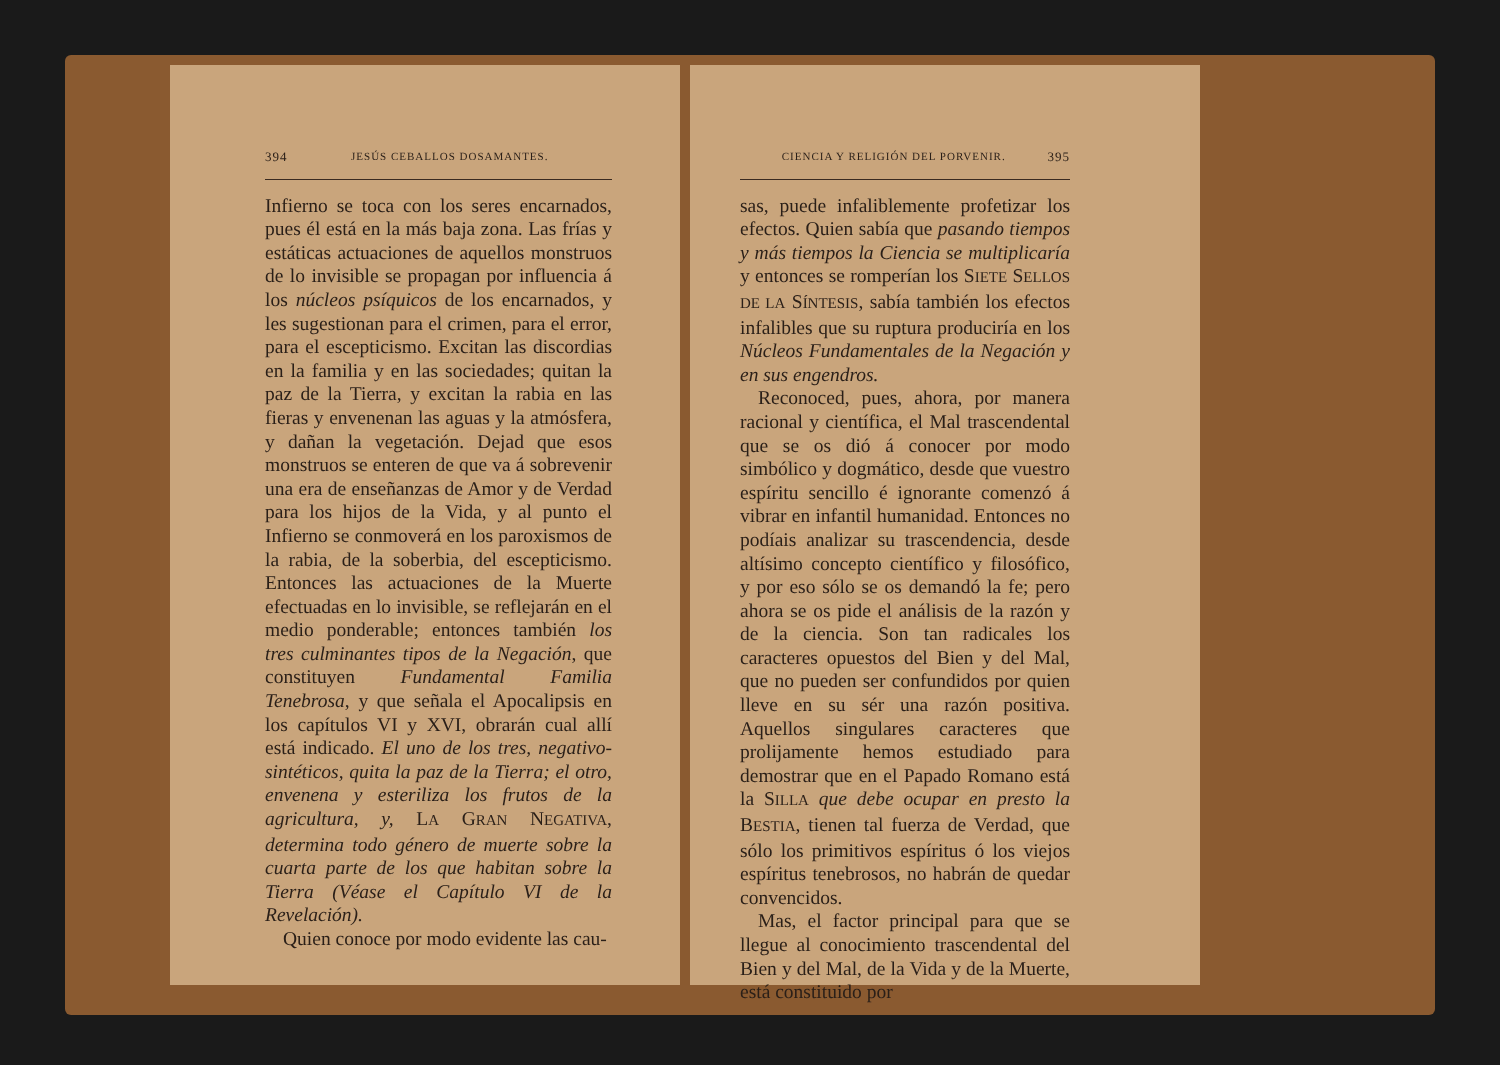394 JESÚS CEBALLOS DOSAMANTES.
Infierno se toca con los seres encarnados, pues él está en la más baja zona. Las frías y estáticas actuaciones de aquellos monstruos de lo invisible se propagan por influencia á los núcleos psíquicos de los encarnados, y les sugestionan para el crimen, para el error, para el escepticismo. Excitan las discordias en la familia y en las sociedades; quitan la paz de la Tierra, y excitan la rabia en las fieras y envenenan las aguas y la atmósfera, y dañan la vegetación. Dejad que esos monstruos se enteren de que va á sobrevenir una era de enseñanzas de Amor y de Verdad para los hijos de la Vida, y al punto el Infierno se conmoverá en los paroxismos de la rabia, de la soberbia, del escepticismo. Entonces las actuaciones de la Muerte efectuadas en lo invisible, se reflejarán en el medio ponderable; entonces también los tres culminantes tipos de la Negación, que constituyen Fundamental Familia Tenebrosa, y que señala el Apocalipsis en los capítulos VI y XVI, obrarán cual allí está indicado. El uno de los tres, negativo-sintéticos, quita la paz de la Tierra; el otro, envenena y esteriliza los frutos de la agricultura, y, LA GRAN NEGATIVA, determina todo género de muerte sobre la cuarta parte de los que habitan sobre la Tierra (Véase el Capítulo VI de la Revelación).
Quien conoce por modo evidente las cau-
CIENCIA Y RELIGIÓN DEL PORVENIR. 395
sas, puede infaliblemente profetizar los efectos. Quien sabía que pasando tiempos y más tiempos la Ciencia se multiplicaría y entonces se romperían los SIETE SELLOS DE LA SÍNTESIS, sabía también los efectos infalibles que su ruptura produciría en los Núcleos Fundamentales de la Negación y en sus engendros.
Reconoced, pues, ahora, por manera racional y científica, el Mal trascendental que se os dió á conocer por modo simbólico y dogmático, desde que vuestro espíritu sencillo é ignorante comenzó á vibrar en infantil humanidad. Entonces no podíais analizar su trascendencia, desde altísimo concepto científico y filosófico, y por eso sólo se os demandó la fe; pero ahora se os pide el análisis de la razón y de la ciencia. Son tan radicales los caracteres opuestos del Bien y del Mal, que no pueden ser confundidos por quien lleve en su sér una razón positiva. Aquellos singulares caracteres que prolijamente hemos estudiado para demostrar que en el Papado Romano está la SILLA que debe ocupar en presto la BESTIA, tienen tal fuerza de Verdad, que sólo los primitivos espíritus ó los viejos espíritus tenebrosos, no habrán de quedar convencidos.
Mas, el factor principal para que se llegue al conocimiento trascendental del Bien y del Mal, de la Vida y de la Muerte, está constituido por